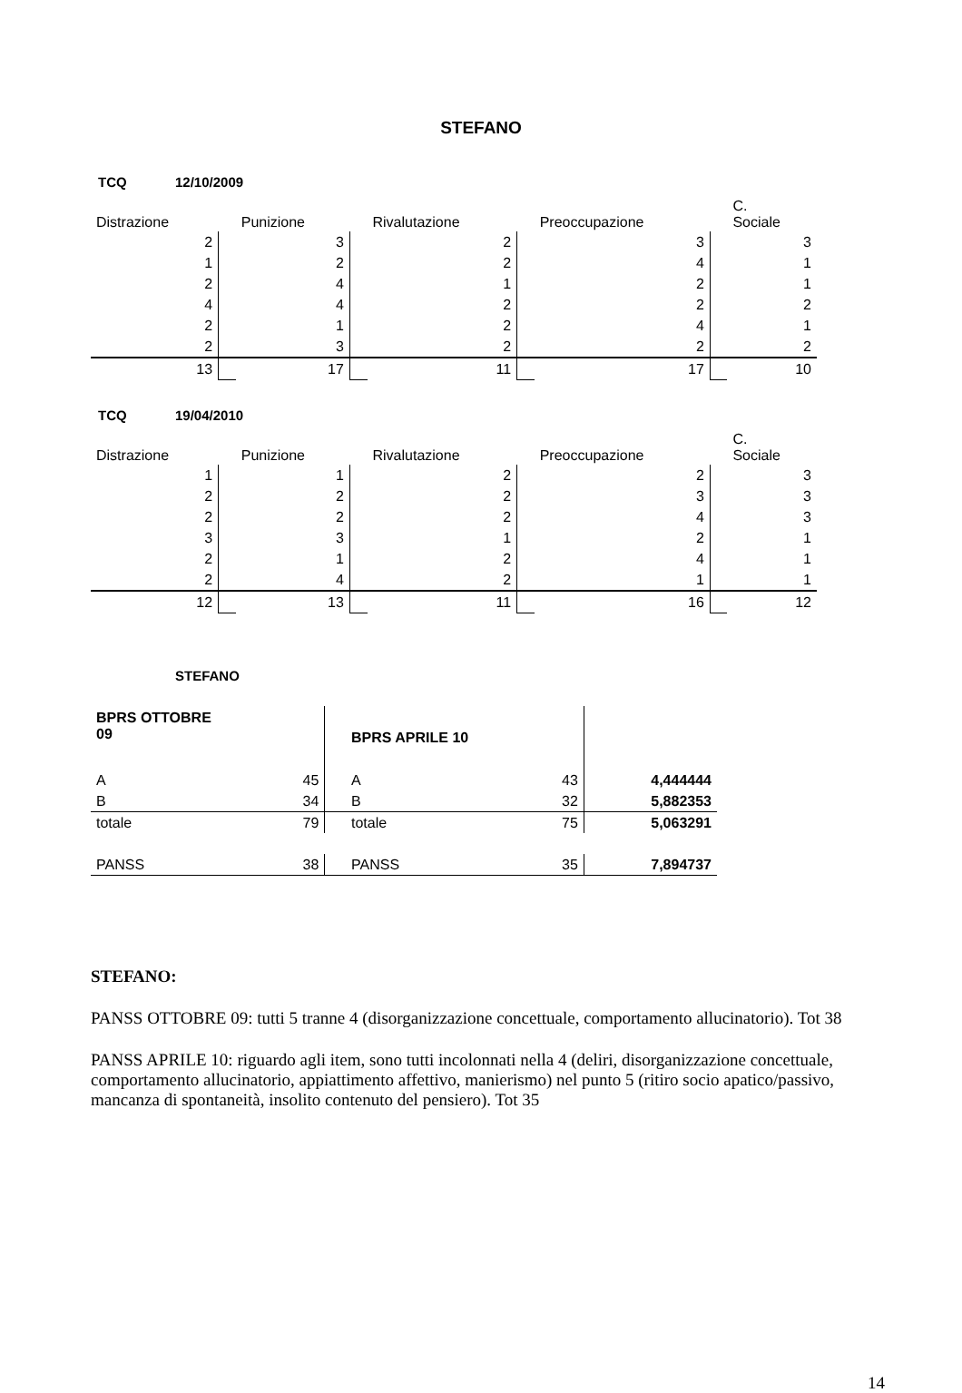STEFANO
TCQ 12/10/2009
| Distrazione | | Punizione | | Rivalutazione | | Preoccupazione | | C. Sociale |
| 2 | | 3 | | 2 | | 3 | | 3 |
| 1 | | 2 | | 2 | | 4 | | 1 |
| 2 | | 4 | | 1 | | 2 | | 1 |
| 4 | | 4 | | 2 | | 2 | | 2 |
| 2 | | 1 | | 2 | | 4 | | 1 |
| 2 | | 3 | | 2 | | 2 | | 2 |
| 13 | | 17 | | 11 | | 17 | | 10 |
TCQ 19/04/2010
| Distrazione | | Punizione | | Rivalutazione | | Preoccupazione | | C. Sociale |
| 1 | | 1 | | 2 | | 2 | | 3 |
| 2 | | 2 | | 2 | | 3 | | 3 |
| 2 | | 2 | | 2 | | 4 | | 3 |
| 3 | | 3 | | 1 | | 2 | | 1 |
| 2 | | 1 | | 2 | | 4 | | 1 |
| 2 | | 4 | | 2 | | 1 | | 1 |
| 12 | | 13 | | 11 | | 16 | | 12 |
STEFANO
| BPRS OTTOBRE 09 | | | BPRS APRILE 10 | | |
| A | 45 | | A | 43 | 4,444444 |
| B | 34 | | B | 32 | 5,882353 |
| totale | 79 | | totale | 75 | 5,063291 |
| PANSS | 38 | | PANSS | 35 | 7,894737 |
STEFANO:
PANSS OTTOBRE 09: tutti 5 tranne 4 (disorganizzazione concettuale, comportamento allucinatorio). Tot 38
PANSS APRILE 10: riguardo agli item, sono tutti incolonnati nella 4 (deliri, disorganizzazione concettuale, comportamento allucinatorio, appiattimento affettivo, manierismo) nel punto 5 (ritiro socio apatico/passivo, mancanza di spontaneità, insolito contenuto del pensiero). Tot 35
14